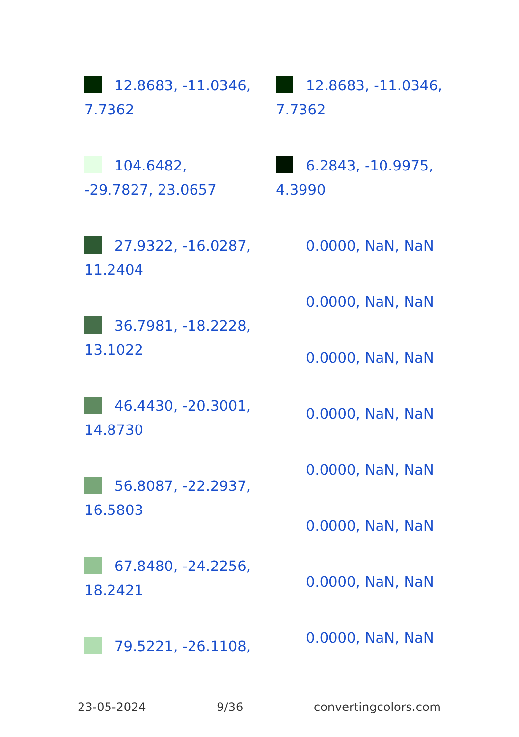12.8683, -11.0346, 7.7362
104.6482, -29.7827, 23.0657
27.9322, -16.0287, 11.2404
36.7981, -18.2228, 13.1022
46.4430, -20.3001, 14.8730
56.8087, -22.2937, 16.5803
67.8480, -24.2256, 18.2421
79.5221, -26.1108,
12.8683, -11.0346, 7.7362
6.2843, -10.9975, 4.3990
0.0000, NaN, NaN
0.0000, NaN, NaN
0.0000, NaN, NaN
0.0000, NaN, NaN
0.0000, NaN, NaN
0.0000, NaN, NaN
0.0000, NaN, NaN
0.0000, NaN, NaN
23-05-2024 9/36 convertingcolors.com